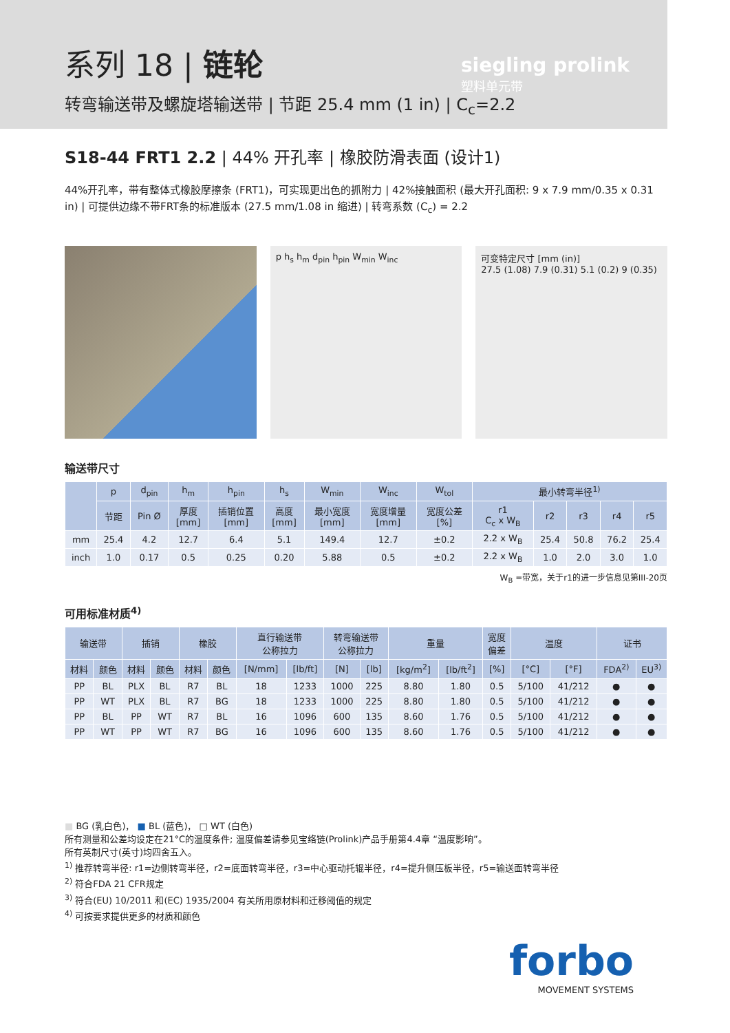系列 18 | 链轮
转弯输送带及螺旋塔输送带 | 节距 25.4 mm (1 in) | C<sub>c</sub>=2.2
siegling prolink
塑料单元带
S18-44 FRT1 2.2 | 44% 开孔率 | 橡胶防滑表面 (设计1)
44%开孔率，带有整体式橡胶摩擦条 (FRT1)，可实现更出色的抓附力 | 42%接触面积 (最大开孔面积: 9 x 7.9 mm/0.35 x 0.31 in) | 可提供边缘不带FRT条的标准版本 (27.5 mm/1.08 in 缩进) | 转弯系数 (C<sub>c</sub>) = 2.2
p h<sub>s</sub> h<sub>m</sub> d<sub>pin</sub> h<sub>pin</sub> W<sub>min</sub> W<sub>inc</sub> 可变特定尺寸 [mm (in)]
27.5 (1.08) 7.9 (0.31) 5.1 (0.2) 9 (0.35)
输送带尺寸
| | p | d<sub>pin</sub> | h<sub>m</sub> | h<sub>pin</sub> | h<sub>s</sub> | W<sub>min</sub> | W<sub>inc</sub> | W<sub>tol</sub> | 最小转弯半径<sup>1)</sup> | | | | |
| --- | --- | --- | --- | --- | --- | --- | --- | --- | --- | --- | --- | --- | --- |
| | 节距 | Pin Ø | 厚度 [mm] | 插销位置 [mm] | 高度 [mm] | 最小宽度 [mm] | 宽度增量 [mm] | 宽度公差 [%] | r1 C<sub>c</sub> x W<sub>B</sub> | r2 | r3 | r4 | r5 |
| mm | 25.4 | 4.2 | 12.7 | 6.4 | 5.1 | 149.4 | 12.7 | ±0.2 | 2.2 x W<sub>B</sub> | 25.4 | 50.8 | 76.2 | 25.4 |
| inch | 1.0 | 0.17 | 0.5 | 0.25 | 0.20 | 5.88 | 0.5 | ±0.2 | 2.2 x W<sub>B</sub> | 1.0 | 2.0 | 3.0 | 1.0 |
W<sub>B</sub> =带宽，关于r1的进一步信息见第III-20页
可用标准材质<sup>4)</sup>
| 输送带 | | 插销 | | 橡胶 | | 直行输送带 公称拉力 | | 转弯输送带 公称拉力 | | 重量 | | 宽度 偏差 | 温度 | | 证书 | |
| --- | --- | --- | --- | --- | --- | --- | --- | --- | --- | --- | --- | --- | --- | --- | --- | --- |
| 材料 | 颜色 | 材料 | 颜色 | 材料 | 颜色 | [N/mm] | [lb/ft] | [N] | [lb] | [kg/m<sup>2</sup>] | [lb/ft<sup>2</sup>] | [%] | [°C] | [°F] | FDA<sup>2)</sup> | EU<sup>3)</sup> |
| PP | BL | PLX | BL | R7 | BL | 18 | 1233 | 1000 | 225 | 8.80 | 1.80 | 0.5 | 5/100 | 41/212 | ● | ● |
| PP | WT | PLX | BL | R7 | BG | 18 | 1233 | 1000 | 225 | 8.80 | 1.80 | 0.5 | 5/100 | 41/212 | ● | ● |
| PP | BL | PP | WT | R7 | BL | 16 | 1096 | 600 | 135 | 8.60 | 1.76 | 0.5 | 5/100 | 41/212 | ● | ● |
| PP | WT | PP | WT | R7 | BG | 16 | 1096 | 600 | 135 | 8.60 | 1.76 | 0.5 | 5/100 | 41/212 | ● | ● |
■ BG (乳白色)， ■ BL (蓝色)， □ WT (白色)
所有测量和公差均设定在21°C的温度条件; 温度偏差请参见宝络链(Prolink)产品手册第4.4章 “温度影响”。
所有英制尺寸(英寸)均四舍五入。
<sup>1)</sup> 推荐转弯半径: r1=边侧转弯半径，r2=底面转弯半径，r3=中心驱动托辊半径，r4=提升侧压板半径，r5=输送面转弯半径
<sup>2)</sup> 符合FDA 21 CFR规定
<sup>3)</sup> 符合(EU) 10/2011 和(EC) 1935/2004 有关所用原材料和迁移阈值的规定
<sup>4)</sup> 可按要求提供更多的材质和颜色
forbo
MOVEMENT SYSTEMS